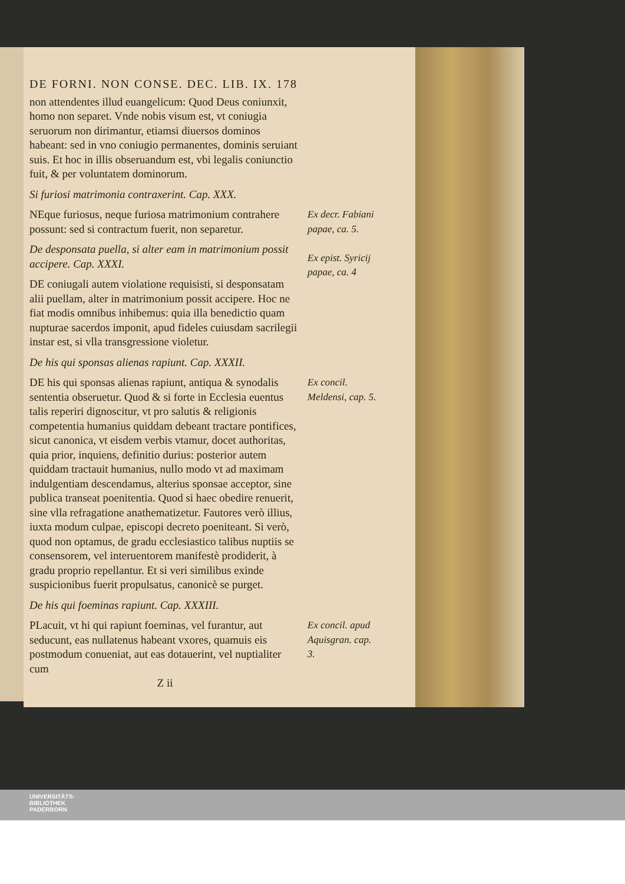DE FORNI. NON CONSE. DEC. LIB. IX. 178
non attendentes illud euangelicum: Quod Deus coniunxit, homo non separet. Vnde nobis visum est, vt coniugia seruorum non dirimantur, etiamsi diuersos dominos habeant: sed in vno coniugio permanentes, dominis seruiant suis. Et hoc in illis obseruandum est, vbi legalis coniunctio fuit, & per voluntatem dominorum.
Si furiosi matrimonia contraxerint. Cap. XXX.
NEque furiosus, neque furiosa matrimonium contrahere possunt: sed si contractum fuerit, non separetur.
De desponsata puella, si alter eam in matrimonium possit accipere. Cap. XXXI.
DE coniugali autem violatione requisisti, si desponsatam alii puellam, alter in matrimonium possit accipere. Hoc ne fiat modis omnibus inhibemus: quia illa benedictio quam nupturae sacerdos imponit, apud fideles cuiusdam sacrilegii instar est, si vlla transgressione violetur.
Ex decr. Fabiani papae, ca. 5.
Ex epist. Syricij papae, ca. 4
De his qui sponsas alienas rapiunt. Cap. XXXII.
DE his qui sponsas alienas rapiunt, antiqua & synodalis sententia obseruetur. Quod & si forte in Ecclesia euentus talis reperiri dignoscitur, vt pro salutis & religionis competentia humanius quiddam debeant tractare pontifices, sicut canonica, vt eisdem verbis vtamur, docet authoritas, quia prior, inquiens, definitio durius: posterior autem quiddam tractauit humanius, nullo modo vt ad maximam indulgentiam descendamus, alterius sponsae acceptor, sine publica transeat poenitentia. Quod si haec obedire renuerit, sine vlla refragatione anathematizetur. Fautores verò illius, iuxta modum culpae, episcopi decreto poeniteant. Si verò, quod non optamus, de gradu ecclesiastico talibus nuptiis se consensorem, vel interuentorem manifestè prodiderit, à gradu proprio repellantur. Et si veri similibus exinde suspicionibus fuerit propulsatus, canonicè se purget.
Ex concil. Meldensi, cap. 5.
De his qui foeminas rapiunt. Cap. XXXIII.
PLacuit, vt hi qui rapiunt foeminas, vel furantur, aut seducunt, eas nullatenus habeant vxores, quamuis eis postmodum conueniat, aut eas dotauerint, vel nuptialiter cum
Ex concil. apud Aquisgran. cap. 3.
Z ii
UNIVERSITÄTS-
BIBLIOTHEK
PADERBORN